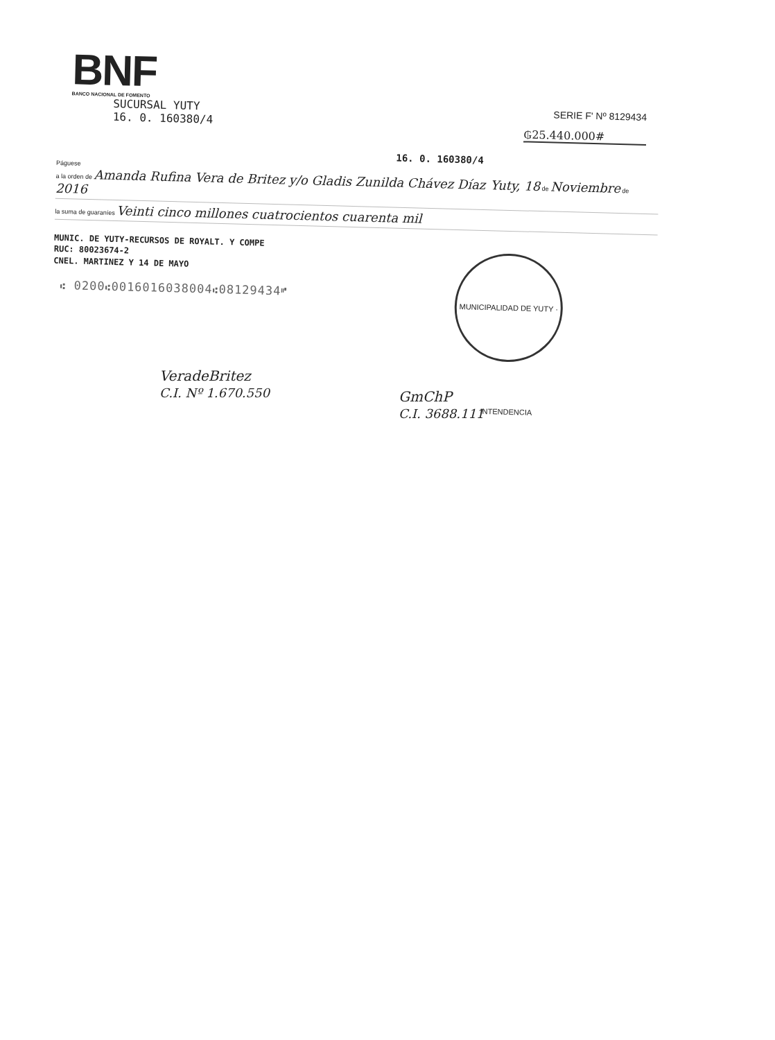BNF
BANCO NACIONAL DE FOMENTO
SUCURSAL YUTY
16. 0. 160380/4
SERIE F' Nº 8129434
₲25.440.000#
16. 0. 160380/4
Páguese
a la orden de Amanda Rufina Vera de Britez y/o Gladis Zunilda Chávez Díaz Yuty, 18 de Noviembre de 2016
la suma de guaraníes Veinti cinco millones cuatrocientos cuarenta mil
MUNIC. DE YUTY-RECURSOS DE ROYALT. Y COMPE
RUC: 80023674-2
CNEL. MARTINEZ Y 14 DE MAYO
⑆ 0200⑆0016016038004⑆08129434⑈
MUNICIPALIDAD DE YUTY · INTENDENCIA
VeradeBritez
C.I. Nº 1.670.550
GmChP
C.I. 3688.111